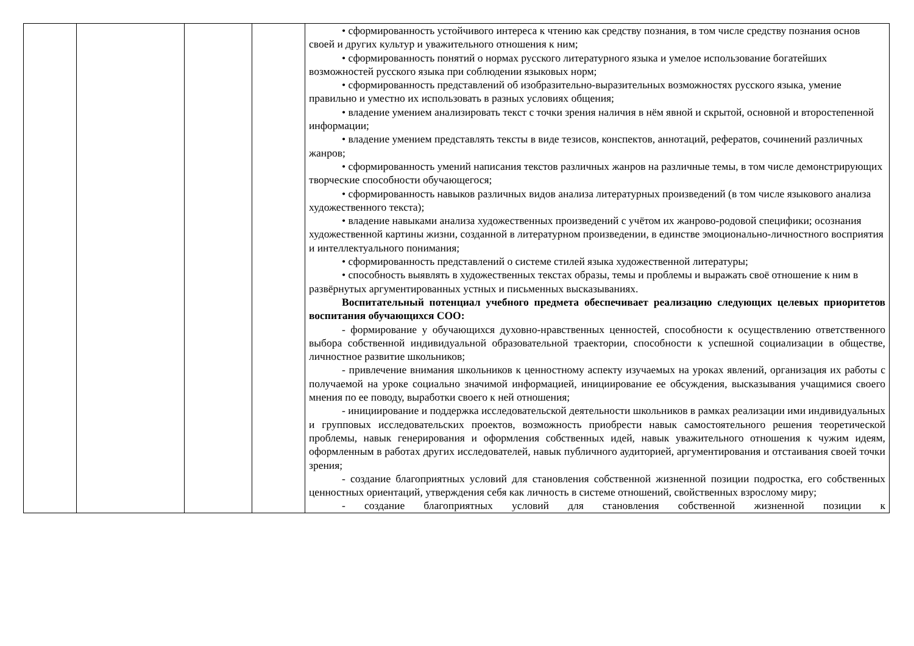| | | | | • сформированность устойчивого интереса к чтению как средству познания, в том числе средству познания основ своей и других культур и уважительного отношения к ним; • сформированность понятий о нормах русского литературного языка и умелое использование богатейших возможностей русского языка при соблюдении языковых норм; • сформированность представлений об изобразительно-выразительных возможностях русского языка, умение правильно и уместно их использовать в разных условиях общения; • владение умением анализировать текст с точки зрения наличия в нём явной и скрытой, основной и второстепенной информации; • владение умением представлять тексты в виде тезисов, конспектов, аннотаций, рефератов, сочинений различных жанров; • сформированность умений написания текстов различных жанров на различные темы, в том числе демонстрирующих творческие способности обучающегося; • сформированность навыков различных видов анализа литературных произведений (в том числе языкового анализа художественного текста); • владение навыками анализа художественных произведений с учётом их жанрово-родовой специфики; осознания художественной картины жизни, созданной в литературном произведении, в единстве эмоционально-личностного восприятия и интеллектуального понимания; • сформированность представлений о системе стилей языка художественной литературы; • способность выявлять в художественных текстах образы, темы и проблемы и выражать своё отношение к ним в развёрнутых аргументированных устных и письменных высказываниях. Воспитательный потенциал учебного предмета обеспечивает реализацию следующих целевых приоритетов воспитания обучающихся СОО: - формирование у обучающихся духовно-нравственных ценностей, способности к осуществлению ответственного выбора собственной индивидуальной образовательной траектории, способности к успешной социализации в обществе, личностное развитие школьников; - привлечение внимания школьников к ценностному аспекту изучаемых на уроках явлений, организация их работы с получаемой на уроке социально значимой информацией, инициирование ее обсуждения, высказывания учащимися своего мнения по ее поводу, выработки своего к ней отношения; - инициирование и поддержка исследовательской деятельности школьников в рамках реализации ими индивидуальных и групповых исследовательских проектов, возможность приобрести навык самостоятельного решения теоретической проблемы, навык генерирования и оформления собственных идей, навык уважительного отношения к чужим идеям, оформленным в работах других исследователей, навык публичного аудиторией, аргументирования и отстаивания своей точки зрения; - создание благоприятных условий для становления собственной жизненной позиции подростка, его собственных ценностных ориентаций, утверждения себя как личность в системе отношений, свойственных взрослому миру; - создание благоприятных условий для становления собственной жизненной позиции к |